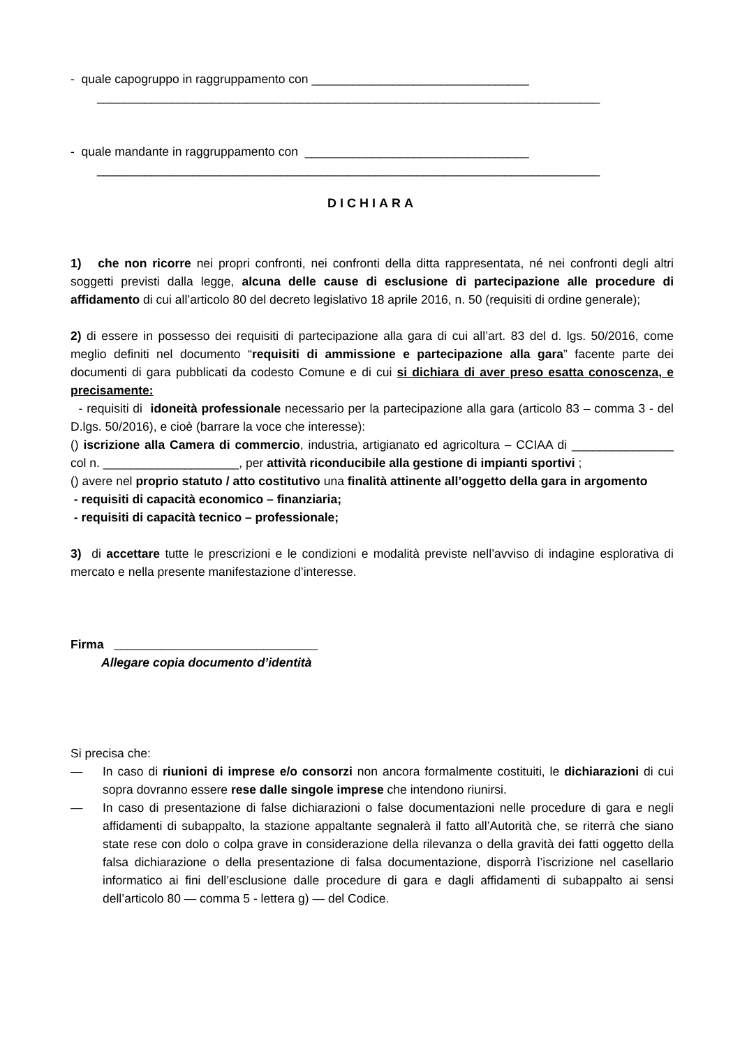- quale capogruppo in raggruppamento con ________________________________
__________________________________________________________________________
- quale mandante in raggruppamento con _________________________________
__________________________________________________________________________
DICHIARA
1) che non ricorre nei propri confronti, nei confronti della ditta rappresentata, né nei confronti degli altri soggetti previsti dalla legge, alcuna delle cause di esclusione di partecipazione alle procedure di affidamento di cui all’articolo 80 del decreto legislativo 18 aprile 2016, n. 50 (requisiti di ordine generale);
2) di essere in possesso dei requisiti di partecipazione alla gara di cui all’art. 83 del d. lgs. 50/2016, come meglio definiti nel documento “requisiti di ammissione e partecipazione alla gara” facente parte dei documenti di gara pubblicati da codesto Comune e di cui si dichiara di aver preso esatta conoscenza, e precisamente:
- requisiti di idoneità professionale necessario per la partecipazione alla gara (articolo 83 – comma 3 - del D.lgs. 50/2016), e cioè (barrare la voce che interesse):
() iscrizione alla Camera di commercio, industria, artigianato ed agricoltura – CCIAA di _______________ col n. ____________________, per attività riconducibile alla gestione di impianti sportivi ;
() avere nel proprio statuto / atto costitutivo una finalità attinente all’oggetto della gara in argomento
- requisiti di capacità economico – finanziaria;
- requisiti di capacità tecnico – professionale;
3) di accettare tutte le prescrizioni e le condizioni e modalità previste nell’avviso di indagine esplorativa di mercato e nella presente manifestazione d’interesse.
Firma ______________________________
Allegare copia documento d’identità
Si precisa che:
— In caso di riunioni di imprese e/o consorzi non ancora formalmente costituiti, le dichiarazioni di cui sopra dovranno essere rese dalle singole imprese che intendono riunirsi.
— In caso di presentazione di false dichiarazioni o false documentazioni nelle procedure di gara e negli affidamenti di subappalto, la stazione appaltante segnalerà il fatto all’Autorità che, se riterrà che siano state rese con dolo o colpa grave in considerazione della rilevanza o della gravità dei fatti oggetto della falsa dichiarazione o della presentazione di falsa documentazione, disporrà l’iscrizione nel casellario informatico ai fini dell’esclusione dalle procedure di gara e dagli affidamenti di subappalto ai sensi dell’articolo 80 — comma 5 - lettera g) — del Codice.